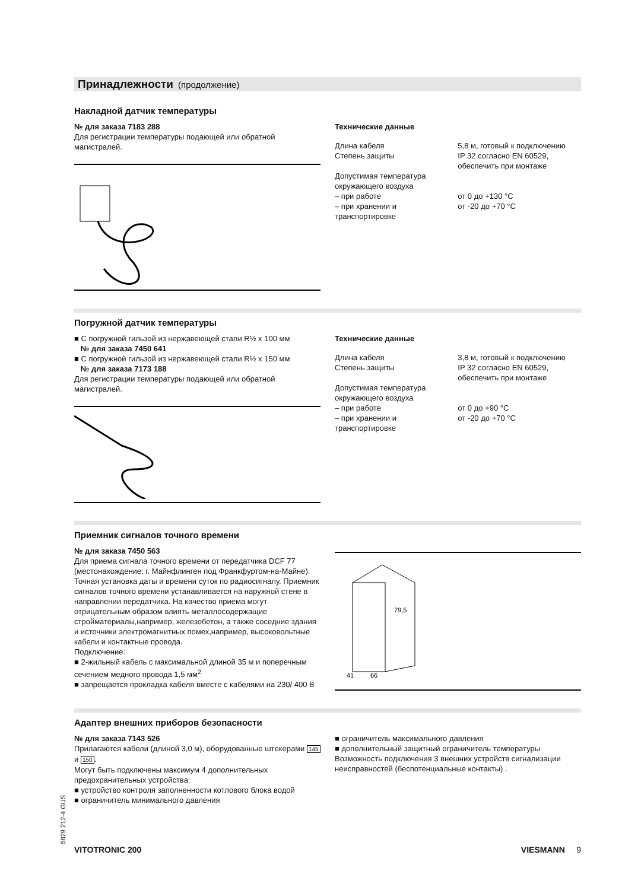Принадлежности (продолжение)
Накладной датчик температуры
№ для заказа 7183 288
Для регистрации температуры подающей или обратной магистралей.
Технические данные
| Длина кабеля | 5,8 м, готовый к подключению |
| Степень защиты | IP 32 согласно EN 60529, обеспечить при монтаже |
| Допустимая температура окружающего воздуха – при работе – при хранении и транспортировке | от 0 до +130 °C от -20 до +70 °C |
Погружной датчик температуры
■ С погружной гильзой из нержавеющей стали R½ x 100 мм
№ для заказа 7450 641
■ С погружной гильзой из нержавеющей стали R½ x 150 мм
№ для заказа 7173 188
Для регистрации температуры подающей или обратной магистралей.
Технические данные
| Длина кабеля | 3,8 м, готовый к подключению |
| Степень защиты | IP 32 согласно EN 60529, обеспечить при монтаже |
| Допустимая температура окружающего воздуха – при работе – при хранении и транспортировке | от 0 до +90 °C от -20 до +70 °C |
Приемник сигналов точного времени
№ для заказа 7450 563
Для приема сигнала точного времени от передатчика DCF 77 (местонахождение: г. Майнфлинген под Франкфуртом-на-Майне).
Точная установка даты и времени суток по радиосигналу. Приемник сигналов точного времени устанавливается на наружной стене в направлении передатчика. На качество приема могут отрицательным образом влиять металлосодержащие стройматериалы,например, железобетон, а также соседние здания и источники электромагнитных помех,например, высоковольтные кабели и контактные провода.
Подключение:
■ 2-жильный кабель с максимальной длиной 35 м и поперечным сечением медного провода 1,5 мм<sup>2</sup>
■ запрещается прокладка кабеля вместе с кабелями на 230/ 400 В
79,5
41
66
Адаптер внешних приборов безопасности
№ для заказа 7143 526
Прилагаются кабели (длиной 3,0 м), оборудованные штекерами 145 и 150.
Могут быть подключены максимум 4 дополнительных предохранительных устройства:
■ устройство контроля заполненности котлового блока водой
■ ограничитель минимального давления
■ ограничитель максимального давления
■ дополнительный защитный ограничитель температуры
Возможность подключения 3 внешних устройств сигнализации неисправностей (беспотенциальные контакты) .
5829 212-4 GUS
VITOTRONIC 200 VIESMANN 9